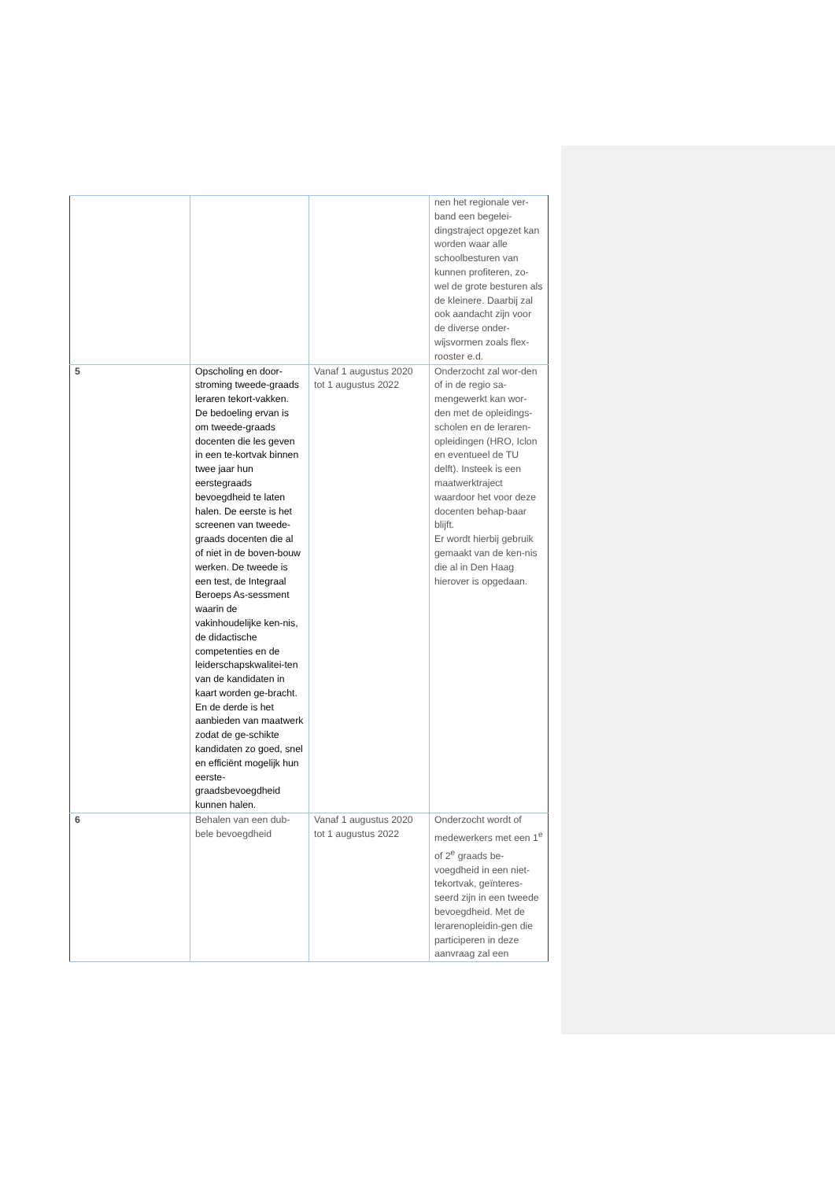| | | | nen het regionale ver-band een begelei-dingstraject opgezet kan worden waar alle schoolbesturen van kunnen profiteren, zo-wel de grote besturen als de kleinere. Daarbij zal ook aandacht zijn voor de diverse onder-wijsvormen zoals flex-rooster e.d. |
| 5 | Opscholing en door-stroming tweede-graads leraren tekort-vakken. De bedoeling ervan is om tweede-graads docenten die les geven in een te-kortvak binnen twee jaar hun eerstegraads bevoegdheid te laten halen. De eerste is het screenen van tweede-graads docenten die al of niet in de boven-bouw werken. De tweede is een test, de Integraal Beroeps As-sessment waarin de vakinhoudelijke ken-nis, de didactische competenties en de leiderschapskwalitei-ten van de kandidaten in kaart worden ge-bracht. En de derde is het aanbieden van maatwerk zodat de ge-schikte kandidaten zo goed, snel en efficiënt mogelijk hun eerste-graadsbevoegdheid kunnen halen. | Vanaf 1 augustus 2020 tot 1 augustus 2022 | Onderzocht zal wor-den of in de regio sa-mengewerkt kan wor-den met de opleidings-scholen en de leraren-opleidingen (HRO, Iclon en eventueel de TU delft). Insteek is een maatwerktraject waardoor het voor deze docenten behap-baar blijft. Er wordt hierbij gebruik gemaakt van de ken-nis die al in Den Haag hierover is opgedaan. |
| 6 | Behalen van een dub-bele bevoegdheid | Vanaf 1 augustus 2020 tot 1 augustus 2022 | Onderzocht wordt of medewerkers met een 1<sup>e</sup> of 2<sup>e</sup> graads be-voegdheid in een niet-tekortvak, geïnteres-seerd zijn in een tweede bevoegdheid. Met de lerarenopleidin-gen die participeren in deze aanvraag zal een |